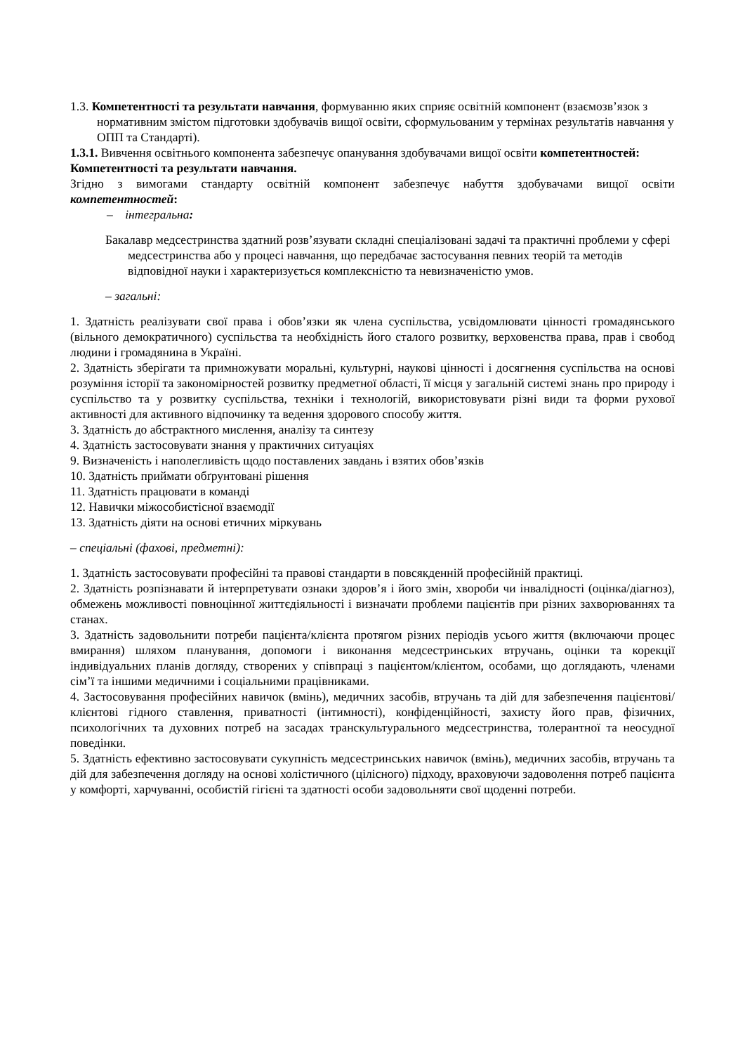1.3. Компетентності та результати навчання, формуванню яких сприяє освітній компонент (взаємозв’язок з нормативним змістом підготовки здобувачів вищої освіти, сформульованим у термінах результатів навчання у ОПП та Стандарті).
1.3.1. Вивчення освітнього компонента забезпечує опанування здобувачами вищої освіти компетентностей:
Компетентності та результати навчання.
Згідно з вимогами стандарту освітній компонент забезпечує набуття здобувачами вищої освіти компетентностей:
– інтегральна:
Бакалавр медсестринства здатний розв’язувати складні спеціалізовані задачі та практичні проблеми у сфері медсестринства або у процесі навчання, що передбачає застосування певних теорій та методів відповідної науки і характеризується комплексністю та невизначеністю умов.
– загальні:
1. Здатність реалізувати свої права і обов’язки як члена суспільства, усвідомлювати цінності громадянського (вільного демократичного) суспільства та необхідність його сталого розвитку, верховенства права, прав і свобод людини і громадянина в Україні.
2. Здатність зберігати та примножувати моральні, культурні, наукові цінності і досягнення суспільства на основі розуміння історії та закономірностей розвитку предметної області, її місця у загальній системі знань про природу і суспільство та у розвитку суспільства, техніки і технологій, використовувати різні види та форми рухової активності для активного відпочинку та ведення здорового способу життя.
3. Здатність до абстрактного мислення, аналізу та синтезу
4. Здатність застосовувати знання у практичних ситуаціях
9. Визначеність і наполегливість щодо поставлених завдань і взятих обов’язків
10. Здатність приймати обґрунтовані рішення
11. Здатність працювати в команді
12. Навички міжособистісної взаємодії
13. Здатність діяти на основі етичних міркувань
– спеціальні (фахові, предметні):
1. Здатність застосовувати професійні та правові стандарти в повсякденній професійній практиці.
2. Здатність розпізнавати й інтерпретувати ознаки здоров’я і його змін, хвороби чи інвалідності (оцінка/діагноз), обмежень можливості повноцінної життєдіяльності і визначати проблеми пацієнтів при різних захворюваннях та станах.
3. Здатність задовольнити потреби пацієнта/клієнта протягом різних періодів усього життя (включаючи процес вмирання) шляхом планування, допомоги і виконання медсестринських втручань, оцінки та корекції індивідуальних планів догляду, створених у співпраці з пацієнтом/клієнтом, особами, що доглядають, членами сім’ї та іншими медичними і соціальними працівниками.
4. Застосовування професійних навичок (вмінь), медичних засобів, втручань та дій для забезпечення пацієнтові/клієнтові гідного ставлення, приватності (інтимності), конфіденційності, захисту його прав, фізичних, психологічних та духовних потреб на засадах транскультурального медсестринства, толерантної та неосудної поведінки.
5. Здатність ефективно застосовувати сукупність медсестринських навичок (вмінь), медичних засобів, втручань та дій для забезпечення догляду на основі холістичного (цілісного) підходу, враховуючи задоволення потреб пацієнта у комфорті, харчуванні, особистій гігієні та здатності особи задовольняти свої щоденні потреби.